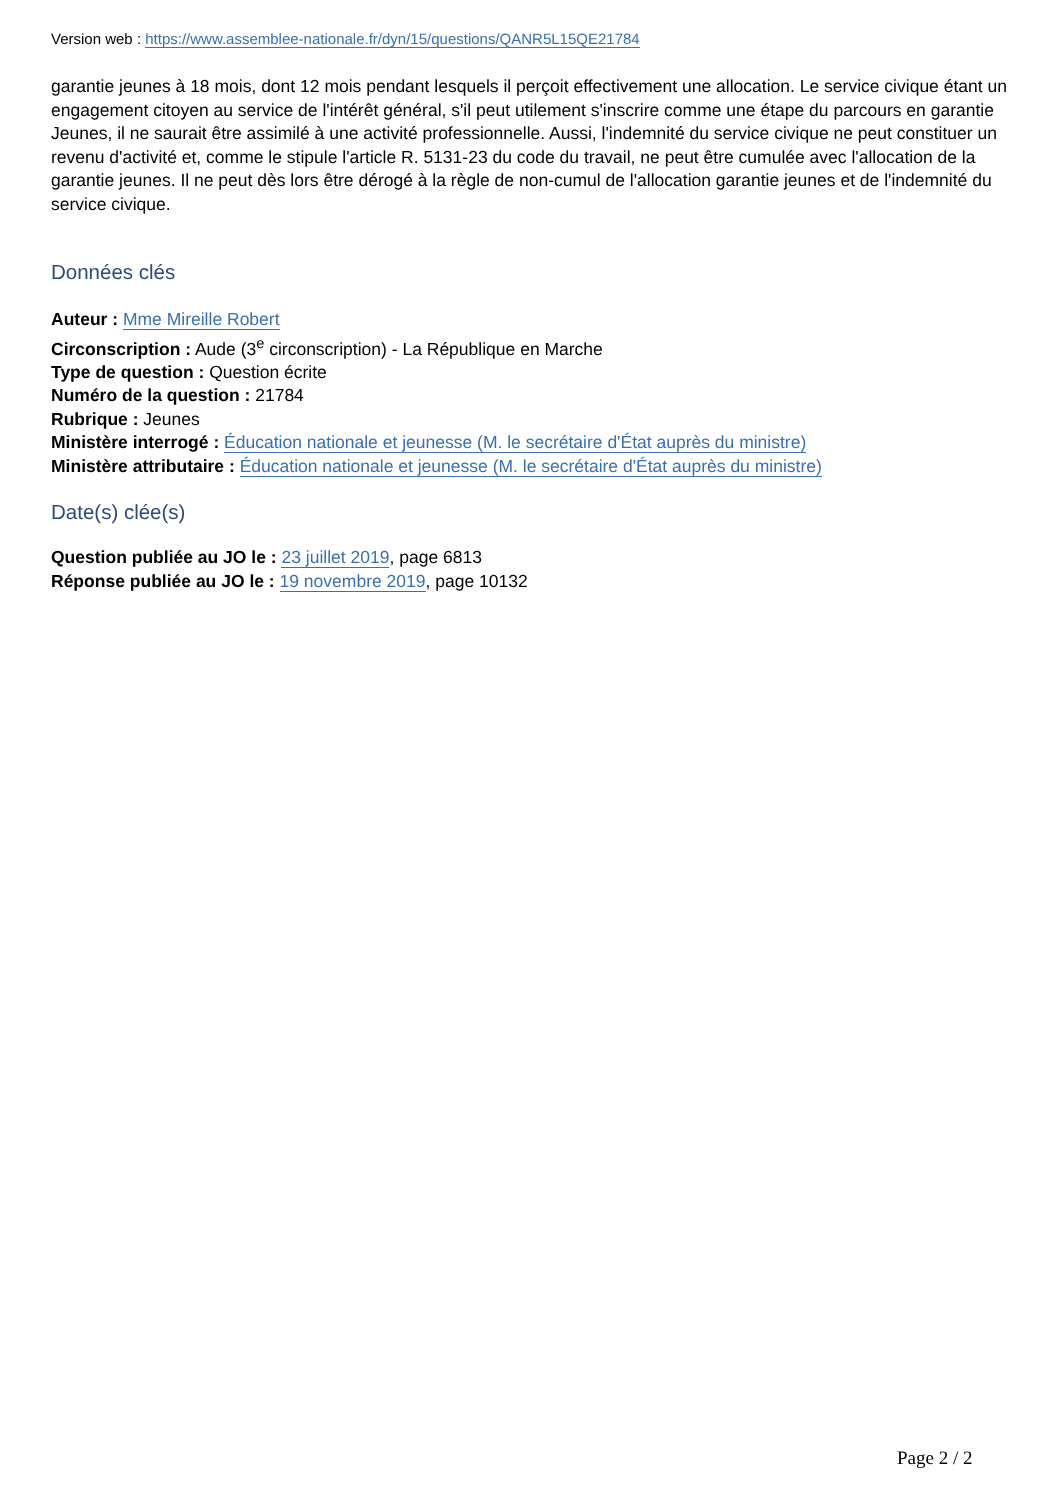Version web : https://www.assemblee-nationale.fr/dyn/15/questions/QANR5L15QE21784
garantie jeunes à 18 mois, dont 12 mois pendant lesquels il perçoit effectivement une allocation. Le service civique étant un engagement citoyen au service de l'intérêt général, s'il peut utilement s'inscrire comme une étape du parcours en garantie Jeunes, il ne saurait être assimilé à une activité professionnelle. Aussi, l'indemnité du service civique ne peut constituer un revenu d'activité et, comme le stipule l'article R. 5131-23 du code du travail, ne peut être cumulée avec l'allocation de la garantie jeunes. Il ne peut dès lors être dérogé à la règle de non-cumul de l'allocation garantie jeunes et de l'indemnité du service civique.
Données clés
Auteur : Mme Mireille Robert
Circonscription : Aude (3<sup>e</sup> circonscription) - La République en Marche
Type de question : Question écrite
Numéro de la question : 21784
Rubrique : Jeunes
Ministère interrogé : Éducation nationale et jeunesse (M. le secrétaire d'État auprès du ministre)
Ministère attributaire : Éducation nationale et jeunesse (M. le secrétaire d'État auprès du ministre)
Date(s) clée(s)
Question publiée au JO le : 23 juillet 2019, page 6813
Réponse publiée au JO le : 19 novembre 2019, page 10132
Page 2 / 2